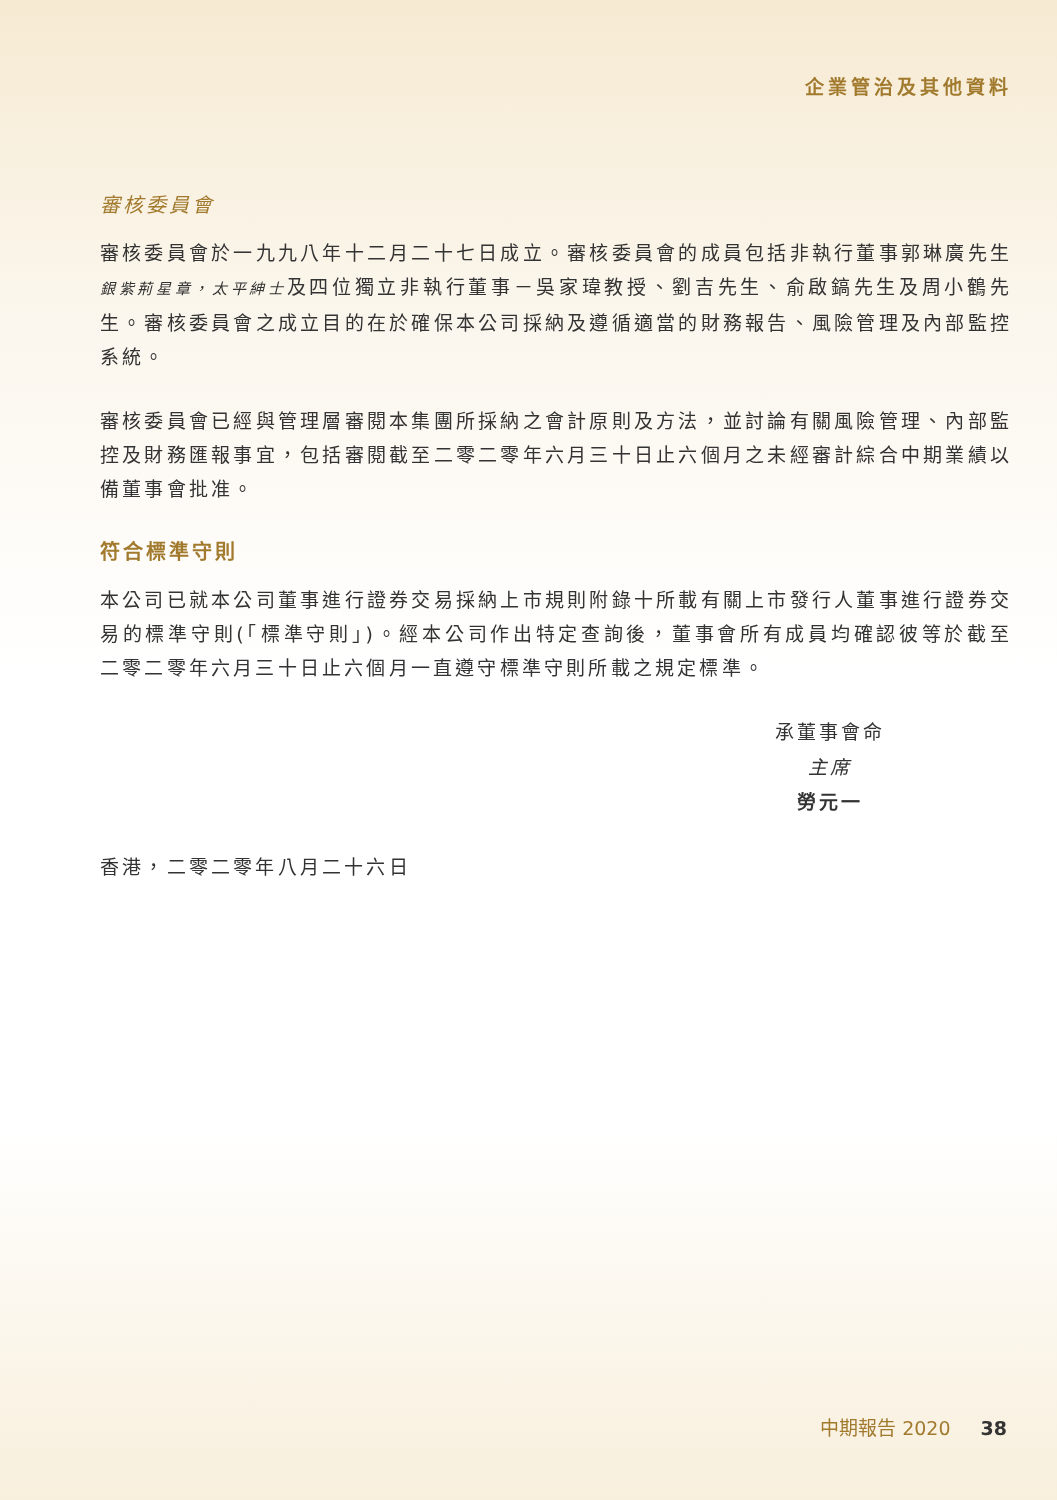企業管治及其他資料
審核委員會
審核委員會於一九九八年十二月二十七日成立。審核委員會的成員包括非執行董事郭琳廣先生銀紫荊星章，太平紳士及四位獨立非執行董事－吳家瑋教授、劉吉先生、俞啟鎬先生及周小鶴先生。審核委員會之成立目的在於確保本公司採納及遵循適當的財務報告、風險管理及內部監控系統。
審核委員會已經與管理層審閱本集團所採納之會計原則及方法，並討論有關風險管理、內部監控及財務匯報事宜，包括審閱截至二零二零年六月三十日止六個月之未經審計綜合中期業績以備董事會批准。
符合標準守則
本公司已就本公司董事進行證券交易採納上市規則附錄十所載有關上市發行人董事進行證券交易的標準守則(「標準守則」)。經本公司作出特定查詢後，董事會所有成員均確認彼等於截至二零二零年六月三十日止六個月一直遵守標準守則所載之規定標準。
承董事會命
主席
勞元一
香港，二零二零年八月二十六日
中期報告 2020 38